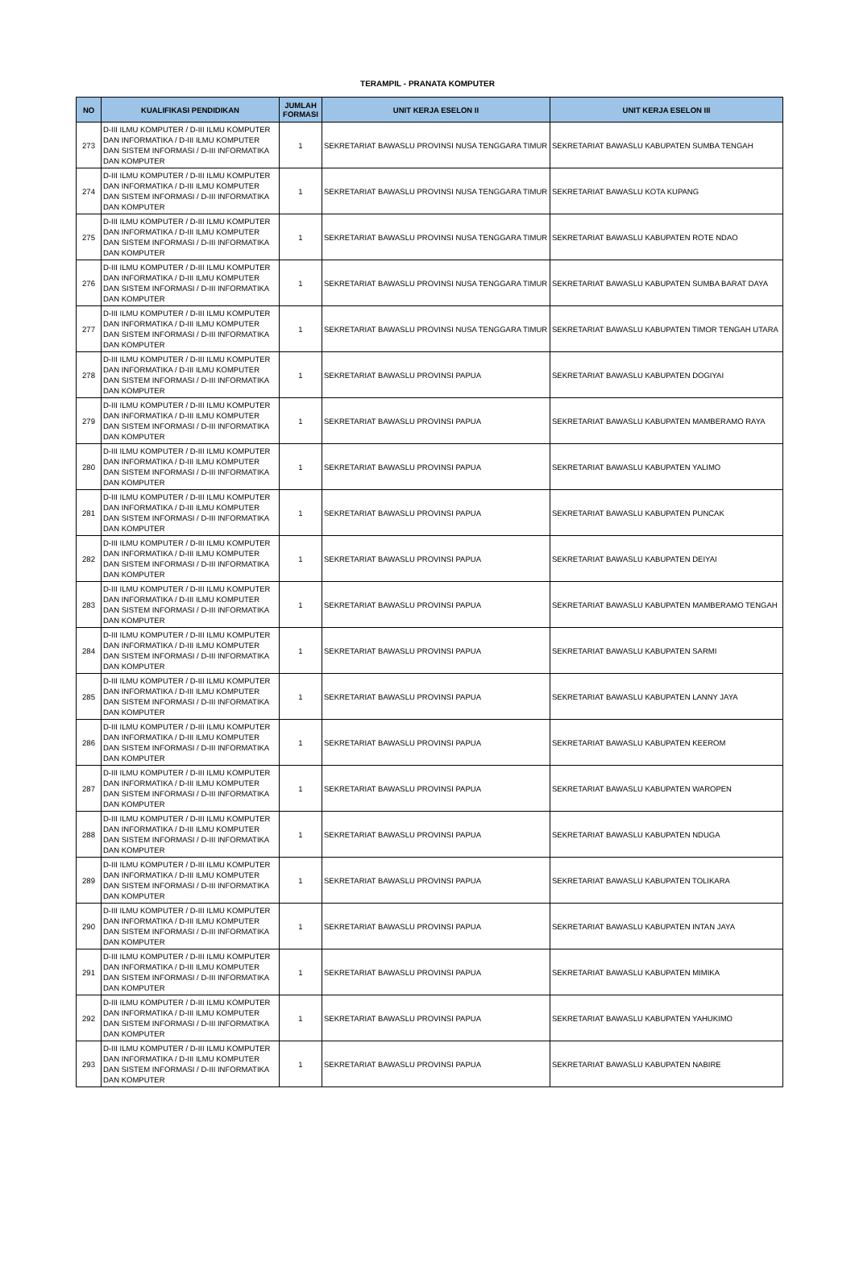TERAMPIL - PRANATA KOMPUTER
| NO | KUALIFIKASI PENDIDIKAN | JUMLAH FORMASI | UNIT KERJA ESELON II | UNIT KERJA ESELON III |
| --- | --- | --- | --- | --- |
| 273 | D-III ILMU KOMPUTER / D-III ILMU KOMPUTER DAN INFORMATIKA / D-III ILMU KOMPUTER DAN SISTEM INFORMASI / D-III INFORMATIKA DAN KOMPUTER | 1 | SEKRETARIAT BAWASLU PROVINSI NUSA TENGGARA TIMUR | SEKRETARIAT BAWASLU KABUPATEN SUMBA TENGAH |
| 274 | D-III ILMU KOMPUTER / D-III ILMU KOMPUTER DAN INFORMATIKA / D-III ILMU KOMPUTER DAN SISTEM INFORMASI / D-III INFORMATIKA DAN KOMPUTER | 1 | SEKRETARIAT BAWASLU PROVINSI NUSA TENGGARA TIMUR | SEKRETARIAT BAWASLU KOTA KUPANG |
| 275 | D-III ILMU KOMPUTER / D-III ILMU KOMPUTER DAN INFORMATIKA / D-III ILMU KOMPUTER DAN SISTEM INFORMASI / D-III INFORMATIKA DAN KOMPUTER | 1 | SEKRETARIAT BAWASLU PROVINSI NUSA TENGGARA TIMUR | SEKRETARIAT BAWASLU KABUPATEN ROTE NDAO |
| 276 | D-III ILMU KOMPUTER / D-III ILMU KOMPUTER DAN INFORMATIKA / D-III ILMU KOMPUTER DAN SISTEM INFORMASI / D-III INFORMATIKA DAN KOMPUTER | 1 | SEKRETARIAT BAWASLU PROVINSI NUSA TENGGARA TIMUR | SEKRETARIAT BAWASLU KABUPATEN SUMBA BARAT DAYA |
| 277 | D-III ILMU KOMPUTER / D-III ILMU KOMPUTER DAN INFORMATIKA / D-III ILMU KOMPUTER DAN SISTEM INFORMASI / D-III INFORMATIKA DAN KOMPUTER | 1 | SEKRETARIAT BAWASLU PROVINSI NUSA TENGGARA TIMUR | SEKRETARIAT BAWASLU KABUPATEN TIMOR TENGAH UTARA |
| 278 | D-III ILMU KOMPUTER / D-III ILMU KOMPUTER DAN INFORMATIKA / D-III ILMU KOMPUTER DAN SISTEM INFORMASI / D-III INFORMATIKA DAN KOMPUTER | 1 | SEKRETARIAT BAWASLU PROVINSI PAPUA | SEKRETARIAT BAWASLU KABUPATEN DOGIYAI |
| 279 | D-III ILMU KOMPUTER / D-III ILMU KOMPUTER DAN INFORMATIKA / D-III ILMU KOMPUTER DAN SISTEM INFORMASI / D-III INFORMATIKA DAN KOMPUTER | 1 | SEKRETARIAT BAWASLU PROVINSI PAPUA | SEKRETARIAT BAWASLU KABUPATEN MAMBERAMO RAYA |
| 280 | D-III ILMU KOMPUTER / D-III ILMU KOMPUTER DAN INFORMATIKA / D-III ILMU KOMPUTER DAN SISTEM INFORMASI / D-III INFORMATIKA DAN KOMPUTER | 1 | SEKRETARIAT BAWASLU PROVINSI PAPUA | SEKRETARIAT BAWASLU KABUPATEN YALIMO |
| 281 | D-III ILMU KOMPUTER / D-III ILMU KOMPUTER DAN INFORMATIKA / D-III ILMU KOMPUTER DAN SISTEM INFORMASI / D-III INFORMATIKA DAN KOMPUTER | 1 | SEKRETARIAT BAWASLU PROVINSI PAPUA | SEKRETARIAT BAWASLU KABUPATEN PUNCAK |
| 282 | D-III ILMU KOMPUTER / D-III ILMU KOMPUTER DAN INFORMATIKA / D-III ILMU KOMPUTER DAN SISTEM INFORMASI / D-III INFORMATIKA DAN KOMPUTER | 1 | SEKRETARIAT BAWASLU PROVINSI PAPUA | SEKRETARIAT BAWASLU KABUPATEN DEIYAI |
| 283 | D-III ILMU KOMPUTER / D-III ILMU KOMPUTER DAN INFORMATIKA / D-III ILMU KOMPUTER DAN SISTEM INFORMASI / D-III INFORMATIKA DAN KOMPUTER | 1 | SEKRETARIAT BAWASLU PROVINSI PAPUA | SEKRETARIAT BAWASLU KABUPATEN MAMBERAMO TENGAH |
| 284 | D-III ILMU KOMPUTER / D-III ILMU KOMPUTER DAN INFORMATIKA / D-III ILMU KOMPUTER DAN SISTEM INFORMASI / D-III INFORMATIKA DAN KOMPUTER | 1 | SEKRETARIAT BAWASLU PROVINSI PAPUA | SEKRETARIAT BAWASLU KABUPATEN SARMI |
| 285 | D-III ILMU KOMPUTER / D-III ILMU KOMPUTER DAN INFORMATIKA / D-III ILMU KOMPUTER DAN SISTEM INFORMASI / D-III INFORMATIKA DAN KOMPUTER | 1 | SEKRETARIAT BAWASLU PROVINSI PAPUA | SEKRETARIAT BAWASLU KABUPATEN LANNY JAYA |
| 286 | D-III ILMU KOMPUTER / D-III ILMU KOMPUTER DAN INFORMATIKA / D-III ILMU KOMPUTER DAN SISTEM INFORMASI / D-III INFORMATIKA DAN KOMPUTER | 1 | SEKRETARIAT BAWASLU PROVINSI PAPUA | SEKRETARIAT BAWASLU KABUPATEN KEEROM |
| 287 | D-III ILMU KOMPUTER / D-III ILMU KOMPUTER DAN INFORMATIKA / D-III ILMU KOMPUTER DAN SISTEM INFORMASI / D-III INFORMATIKA DAN KOMPUTER | 1 | SEKRETARIAT BAWASLU PROVINSI PAPUA | SEKRETARIAT BAWASLU KABUPATEN WAROPEN |
| 288 | D-III ILMU KOMPUTER / D-III ILMU KOMPUTER DAN INFORMATIKA / D-III ILMU KOMPUTER DAN SISTEM INFORMASI / D-III INFORMATIKA DAN KOMPUTER | 1 | SEKRETARIAT BAWASLU PROVINSI PAPUA | SEKRETARIAT BAWASLU KABUPATEN NDUGA |
| 289 | D-III ILMU KOMPUTER / D-III ILMU KOMPUTER DAN INFORMATIKA / D-III ILMU KOMPUTER DAN SISTEM INFORMASI / D-III INFORMATIKA DAN KOMPUTER | 1 | SEKRETARIAT BAWASLU PROVINSI PAPUA | SEKRETARIAT BAWASLU KABUPATEN TOLIKARA |
| 290 | D-III ILMU KOMPUTER / D-III ILMU KOMPUTER DAN INFORMATIKA / D-III ILMU KOMPUTER DAN SISTEM INFORMASI / D-III INFORMATIKA DAN KOMPUTER | 1 | SEKRETARIAT BAWASLU PROVINSI PAPUA | SEKRETARIAT BAWASLU KABUPATEN INTAN JAYA |
| 291 | D-III ILMU KOMPUTER / D-III ILMU KOMPUTER DAN INFORMATIKA / D-III ILMU KOMPUTER DAN SISTEM INFORMASI / D-III INFORMATIKA DAN KOMPUTER | 1 | SEKRETARIAT BAWASLU PROVINSI PAPUA | SEKRETARIAT BAWASLU KABUPATEN MIMIKA |
| 292 | D-III ILMU KOMPUTER / D-III ILMU KOMPUTER DAN INFORMATIKA / D-III ILMU KOMPUTER DAN SISTEM INFORMASI / D-III INFORMATIKA DAN KOMPUTER | 1 | SEKRETARIAT BAWASLU PROVINSI PAPUA | SEKRETARIAT BAWASLU KABUPATEN YAHUKIMO |
| 293 | D-III ILMU KOMPUTER / D-III ILMU KOMPUTER DAN INFORMATIKA / D-III ILMU KOMPUTER DAN SISTEM INFORMASI / D-III INFORMATIKA DAN KOMPUTER | 1 | SEKRETARIAT BAWASLU PROVINSI PAPUA | SEKRETARIAT BAWASLU KABUPATEN NABIRE |